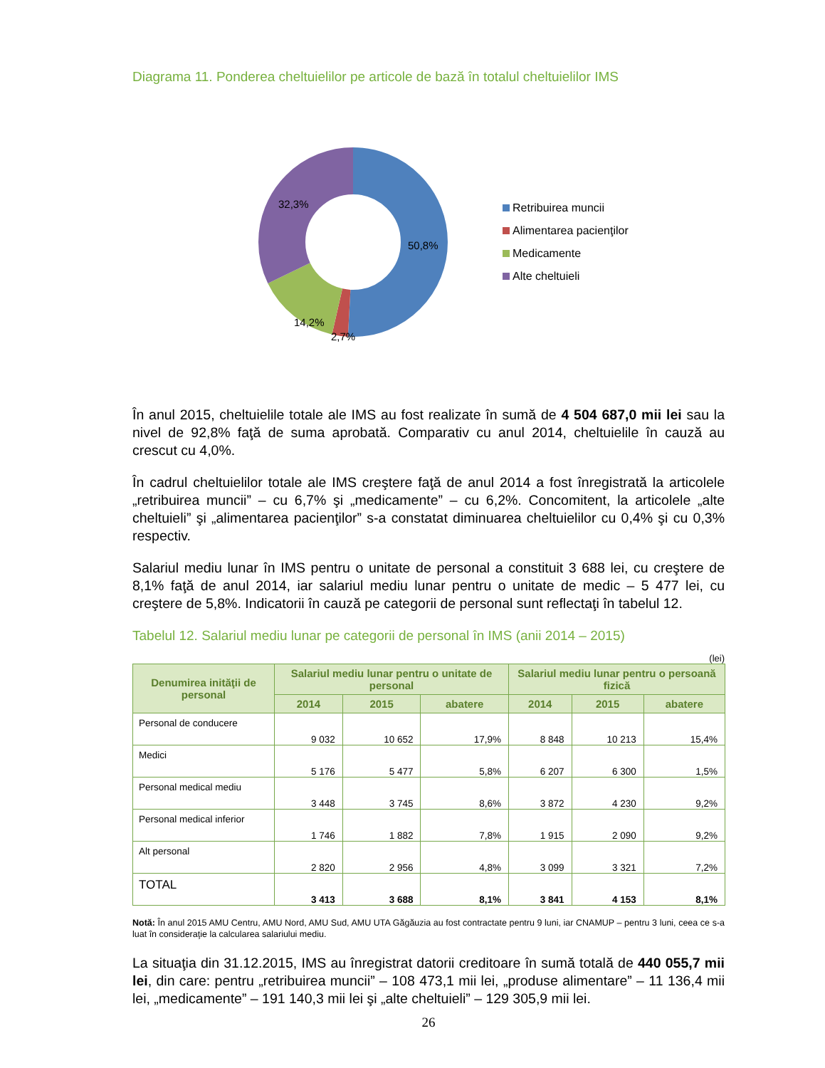Diagrama 11. Ponderea cheltuielilor pe articole de bază în totalul cheltuielilor IMS
50,8%
32,3%
14,2%
2,7%
Retribuirea muncii
Alimentarea pacienţilor
Medicamente
Alte cheltuieli
În anul 2015, cheltuielile totale ale IMS au fost realizate în sumă de 4 504 687,0 mii lei sau la nivel de 92,8% faţă de suma aprobată. Comparativ cu anul 2014, cheltuielile în cauză au crescut cu 4,0%.
În cadrul cheltuielilor totale ale IMS creştere faţă de anul 2014 a fost înregistrată la articolele „retribuirea muncii” – cu 6,7% şi „medicamente” – cu 6,2%. Concomitent, la articolele „alte cheltuieli” şi „alimentarea pacienţilor” s-a constatat diminuarea cheltuielilor cu 0,4% şi cu 0,3% respectiv.
Salariul mediu lunar în IMS pentru o unitate de personal a constituit 3 688 lei, cu creştere de 8,1% faţă de anul 2014, iar salariul mediu lunar pentru o unitate de medic – 5 477 lei, cu creştere de 5,8%. Indicatorii în cauză pe categorii de personal sunt reflectaţi în tabelul 12.
Tabelul 12. Salariul mediu lunar pe categorii de personal în IMS (anii 2014 – 2015)
(lei)
| Denumirea inităţii de personal | Salariul mediu lunar pentru o unitate de personal | | | Salariul mediu lunar pentru o persoană fizică | | |
| --- | --- | --- | --- | --- | --- | --- |
| | 2014 | 2015 | abatere | 2014 | 2015 | abatere |
| Personal de conducere | 9 032 | 10 652 | 17,9% | 8 848 | 10 213 | 15,4% |
| Medici | 5 176 | 5 477 | 5,8% | 6 207 | 6 300 | 1,5% |
| Personal medical mediu | 3 448 | 3 745 | 8,6% | 3 872 | 4 230 | 9,2% |
| Personal medical inferior | 1 746 | 1 882 | 7,8% | 1 915 | 2 090 | 9,2% |
| Alt personal | 2 820 | 2 956 | 4,8% | 3 099 | 3 321 | 7,2% |
| TOTAL | 3 413 | 3 688 | 8,1% | 3 841 | 4 153 | 8,1% |
Notă: În anul 2015 AMU Centru, AMU Nord, AMU Sud, AMU UTA Găgăuzia au fost contractate pentru 9 luni, iar CNAMUP – pentru 3 luni, ceea ce s-a luat în consideraţie la calcularea salariului mediu.
La situaţia din 31.12.2015, IMS au înregistrat datorii creditoare în sumă totală de 440 055,7 mii lei, din care: pentru „retribuirea muncii” – 108 473,1 mii lei, „produse alimentare” – 11 136,4 mii lei, „medicamente” – 191 140,3 mii lei şi „alte cheltuieli” – 129 305,9 mii lei.
26